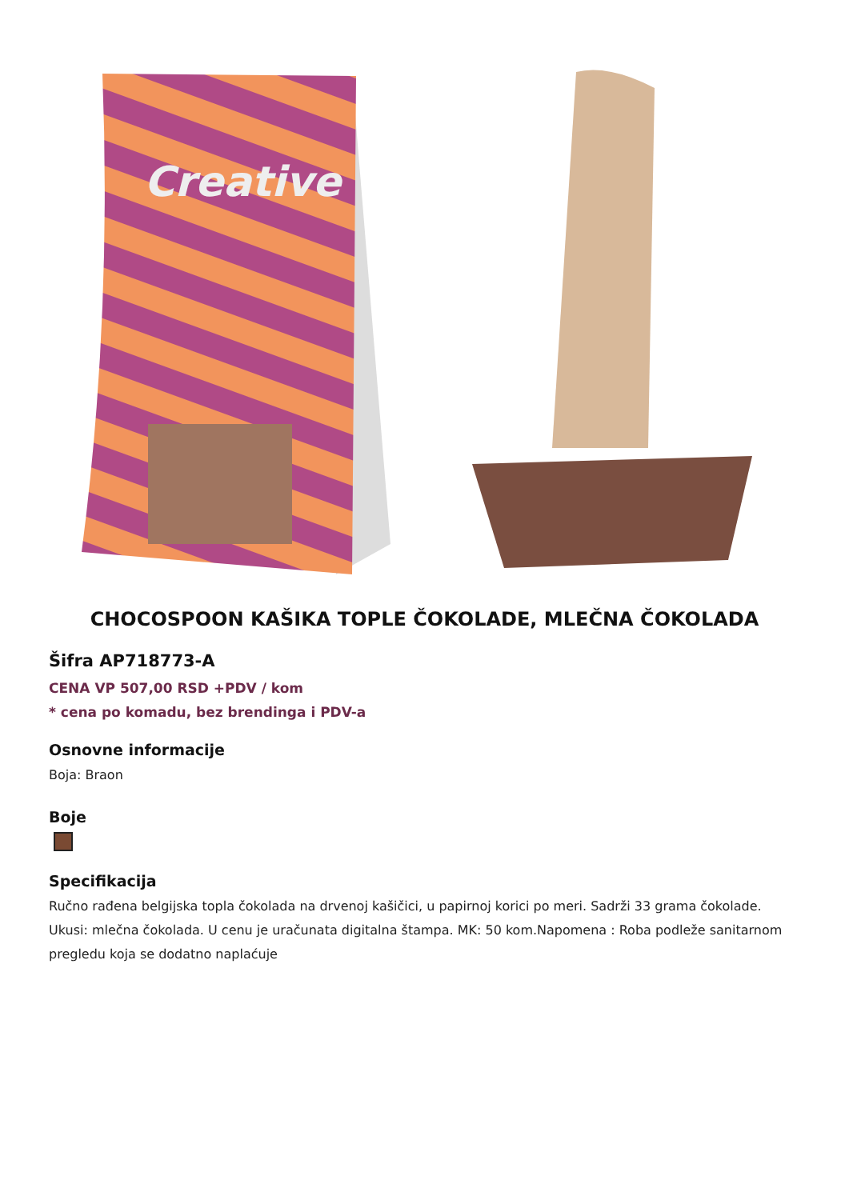Creative
CHOCOSPOON KAŠIKA TOPLE ČOKOLADE, MLEČNA ČOKOLADA
Šifra AP718773-A
CENA VP 507,00 RSD +PDV / kom
* cena po komadu, bez brendinga i PDV-a
Osnovne informacije
Boja: Braon
Boje
Specifikacija
Ručno rađena belgijska topla čokolada na drvenoj kašičici, u papirnoj korici po meri. Sadrži 33 grama čokolade. Ukusi: mlečna čokolada. U cenu je uračunata digitalna štampa. MK: 50 kom.Napomena : Roba podleže sanitarnom pregledu koja se dodatno naplaćuje